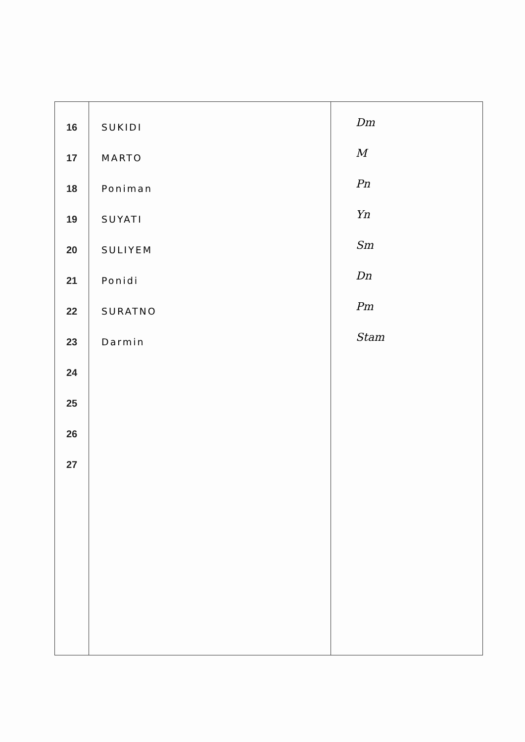| 16 17 18 19 20 21 22 23 24 25 26 27 | SUKIDI MARTO Poniman SUYATI SULIYEM Ponidi SURATNO Darmin | Dm M Pn Yn Sm Dn Pm Stam |